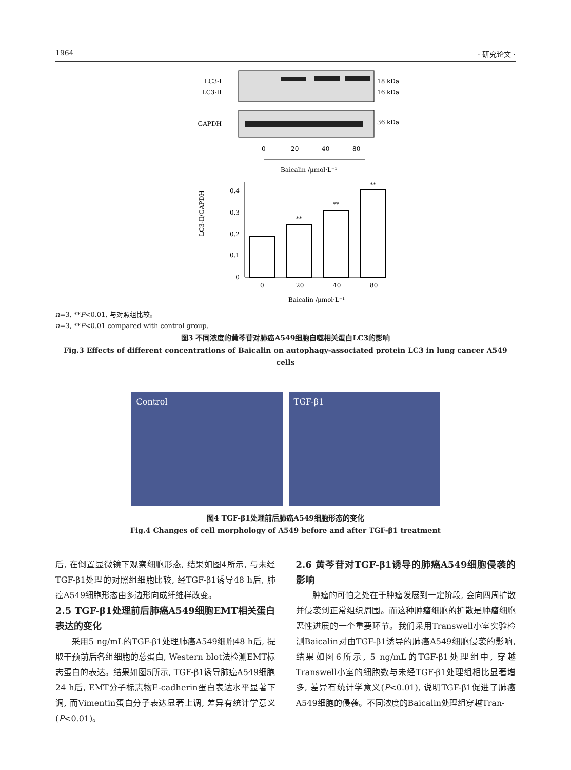1964 · 研究论文 ·
LC3-I
LC3-II
18 kDa
16 kDa
GAPDH
36 kDa
0
20
40
80
Baicalin /μmol·L⁻¹
0
0.1
0.2
0.3
0.4
**
**
**
0
20
40
80
LC3-II/GAPDH
Baicalin /μmol·L⁻¹
n=3, **P<0.01, 与对照组比较。
n=3, **P<0.01 compared with control group.
图3 不同浓度的黄芩苷对肺癌A549细胞自噬相关蛋白LC3的影响
Fig.3 Effects of different concentrations of Baicalin on autophagy-associated protein LC3 in lung cancer A549 cells
Control TGF-β1
图4 TGF-β1处理前后肺癌A549细胞形态的变化
Fig.4 Changes of cell morphology of A549 before and after TGF-β1 treatment
后, 在倒置显微镜下观察细胞形态, 结果如图4所示, 与未经TGF-β1处理的对照组细胞比较, 经TGF-β1诱导48 h后, 肺癌A549细胞形态由多边形向成纤维样改变。
2.5 TGF-β1处理前后肺癌A549细胞EMT相关蛋白表达的变化
采用5 ng/mL的TGF-β1处理肺癌A549细胞48 h后, 提取干预前后各组细胞的总蛋白, Western blot法检测EMT标志蛋白的表达。结果如图5所示, TGF-β1诱导肺癌A549细胞24 h后, EMT分子标志物E-cadherin蛋白表达水平显著下调, 而Vimentin蛋白分子表达显著上调, 差异有统计学意义(P<0.01)。
2.6 黄芩苷对TGF-β1诱导的肺癌A549细胞侵袭的影响
肿瘤的可怕之处在于肿瘤发展到一定阶段, 会向四周扩散并侵袭到正常组织周围。而这种肿瘤细胞的扩散是肿瘤细胞恶性进展的一个重要环节。我们采用Transwell小室实验检测Baicalin对由TGF-β1诱导的肺癌A549细胞侵袭的影响, 结果如图6所示, 5 ng/mL的TGF-β1处理组中, 穿越Transwell小室的细胞数与未经TGF-β1处理组相比显著增多, 差异有统计学意义(P<0.01), 说明TGF-β1促进了肺癌A549细胞的侵袭。不同浓度的Baicalin处理组穿越Tran-